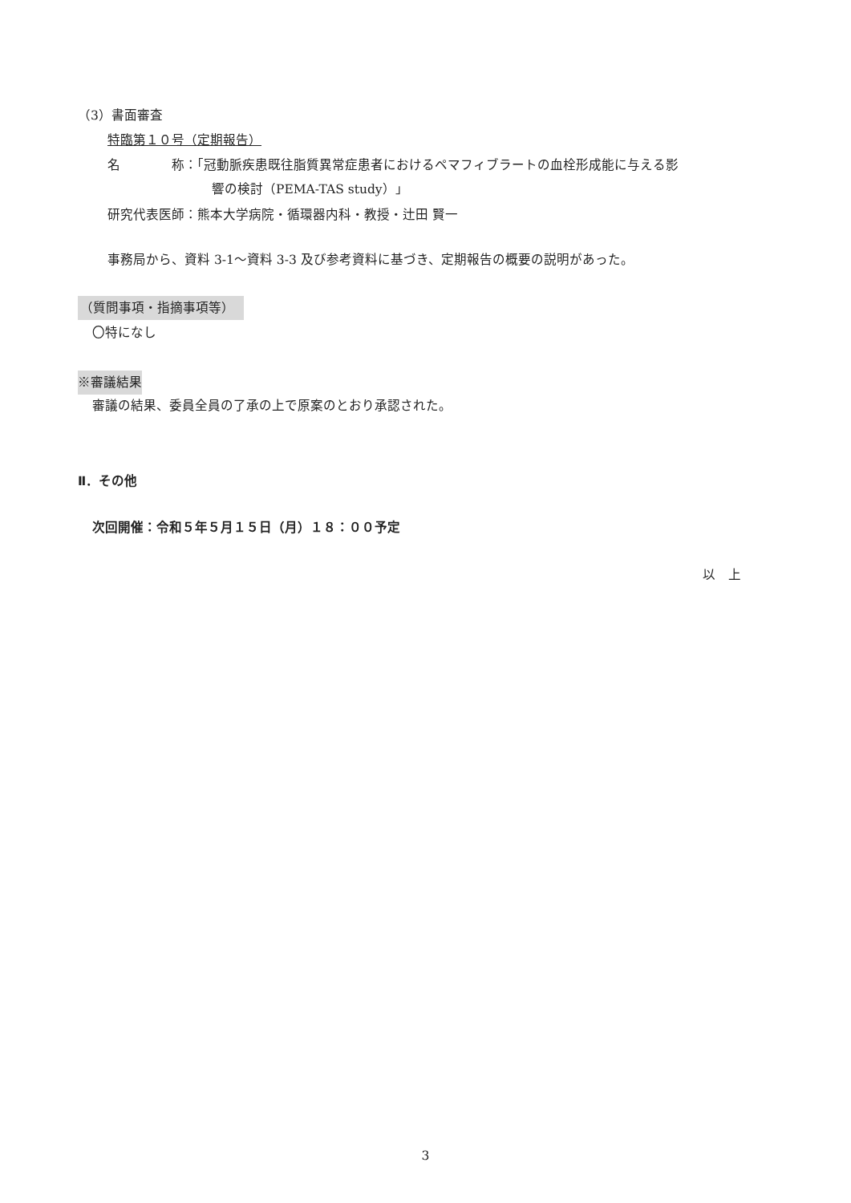（3）書面審査
特臨第１０号（定期報告）
名　　　　称：「冠動脈疾患既往脂質異常症患者におけるペマフィブラートの血栓形成能に与える影
響の検討（PEMA-TAS study）」
研究代表医師：熊本大学病院・循環器内科・教授・辻田 賢一
事務局から、資料 3-1～資料 3-3 及び参考資料に基づき、定期報告の概要の説明があった。
（質問事項・指摘事項等）
〇特になし
※審議結果
審議の結果、委員全員の了承の上で原案のとおり承認された。
Ⅱ．その他
次回開催：令和５年５月１５日（月）１８：００予定
以　上
3